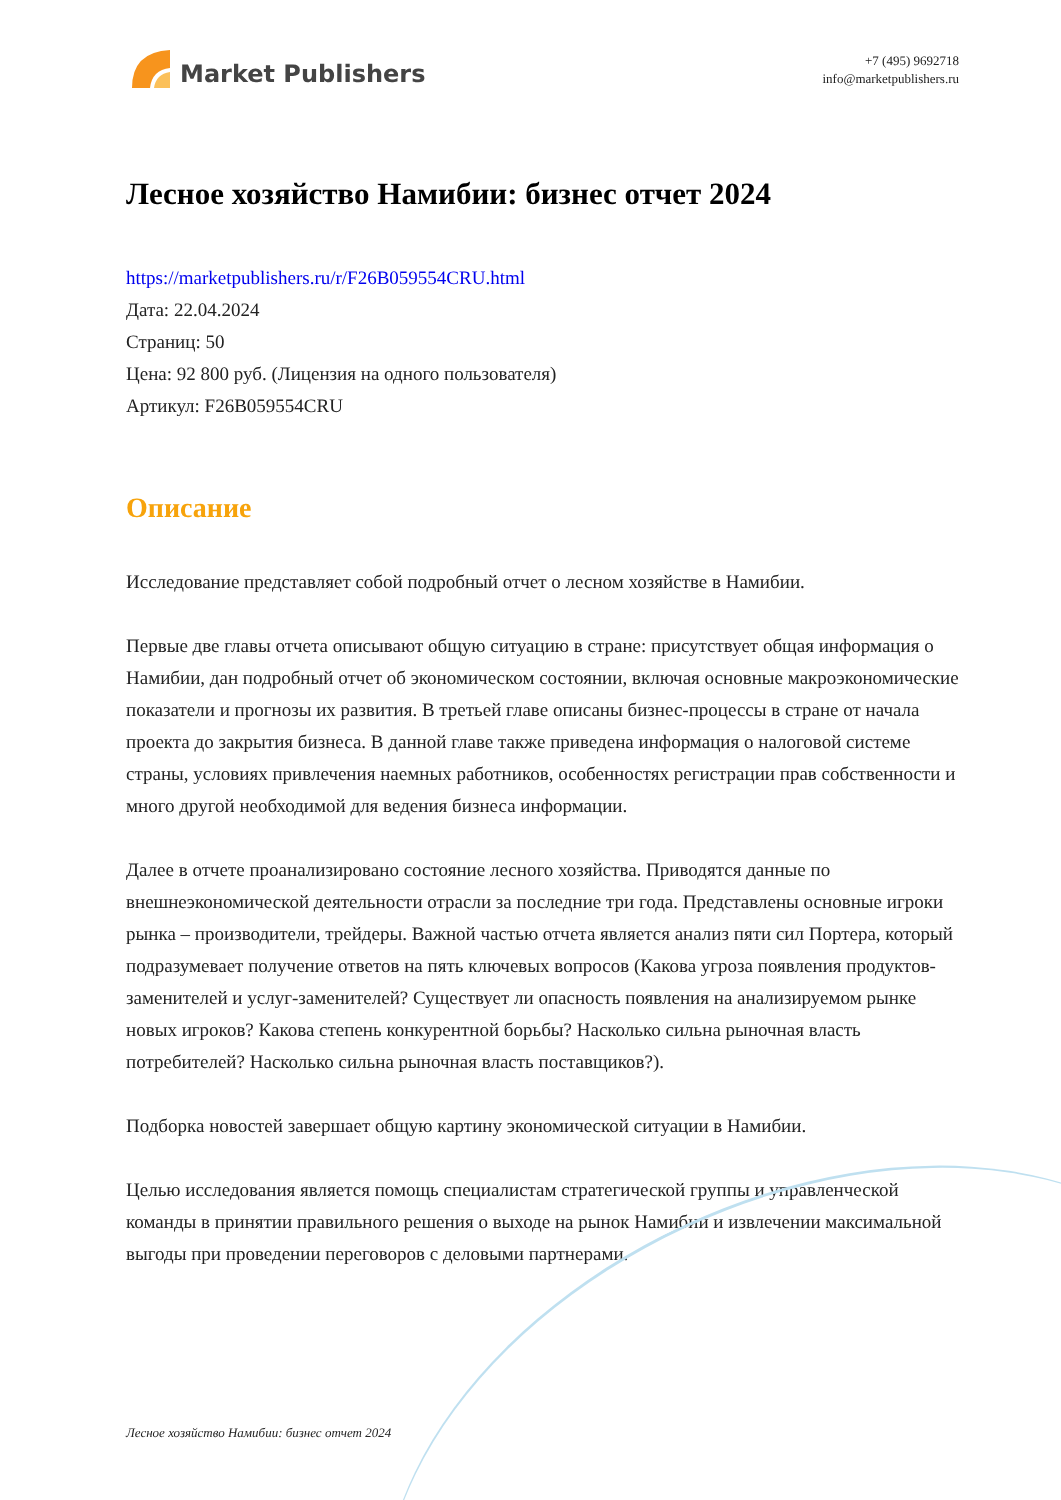Market Publishers
+7 (495) 9692718
info@marketpublishers.ru
Лесное хозяйство Намибии: бизнес отчет 2024
https://marketpublishers.ru/r/F26B059554CRU.html
Дата: 22.04.2024
Страниц: 50
Цена: 92 800 руб. (Лицензия на одного пользователя)
Артикул: F26B059554CRU
Описание
Исследование представляет собой подробный отчет о лесном хозяйстве в Намибии.
Первые две главы отчета описывают общую ситуацию в стране: присутствует общая информация о Намибии, дан подробный отчет об экономическом состоянии, включая основные макроэкономические показатели и прогнозы их развития. В третьей главе описаны бизнес-процессы в стране от начала проекта до закрытия бизнеса. В данной главе также приведена информация о налоговой системе страны, условиях привлечения наемных работников, особенностях регистрации прав собственности и много другой необходимой для ведения бизнеса информации.
Далее в отчете проанализировано состояние лесного хозяйства. Приводятся данные по внешнеэкономической деятельности отрасли за последние три года. Представлены основные игроки рынка – производители, трейдеры. Важной частью отчета является анализ пяти сил Портера, который подразумевает получение ответов на пять ключевых вопросов (Какова угроза появления продуктов-заменителей и услуг-заменителей? Существует ли опасность появления на анализируемом рынке новых игроков? Какова степень конкурентной борьбы? Насколько сильна рыночная власть потребителей? Насколько сильна рыночная власть поставщиков?).
Подборка новостей завершает общую картину экономической ситуации в Намибии.
Целью исследования является помощь специалистам стратегической группы и управленческой команды в принятии правильного решения о выходе на рынок Намибии и извлечении максимальной выгоды при проведении переговоров с деловыми партнерами.
Лесное хозяйство Намибии: бизнес отчет 2024